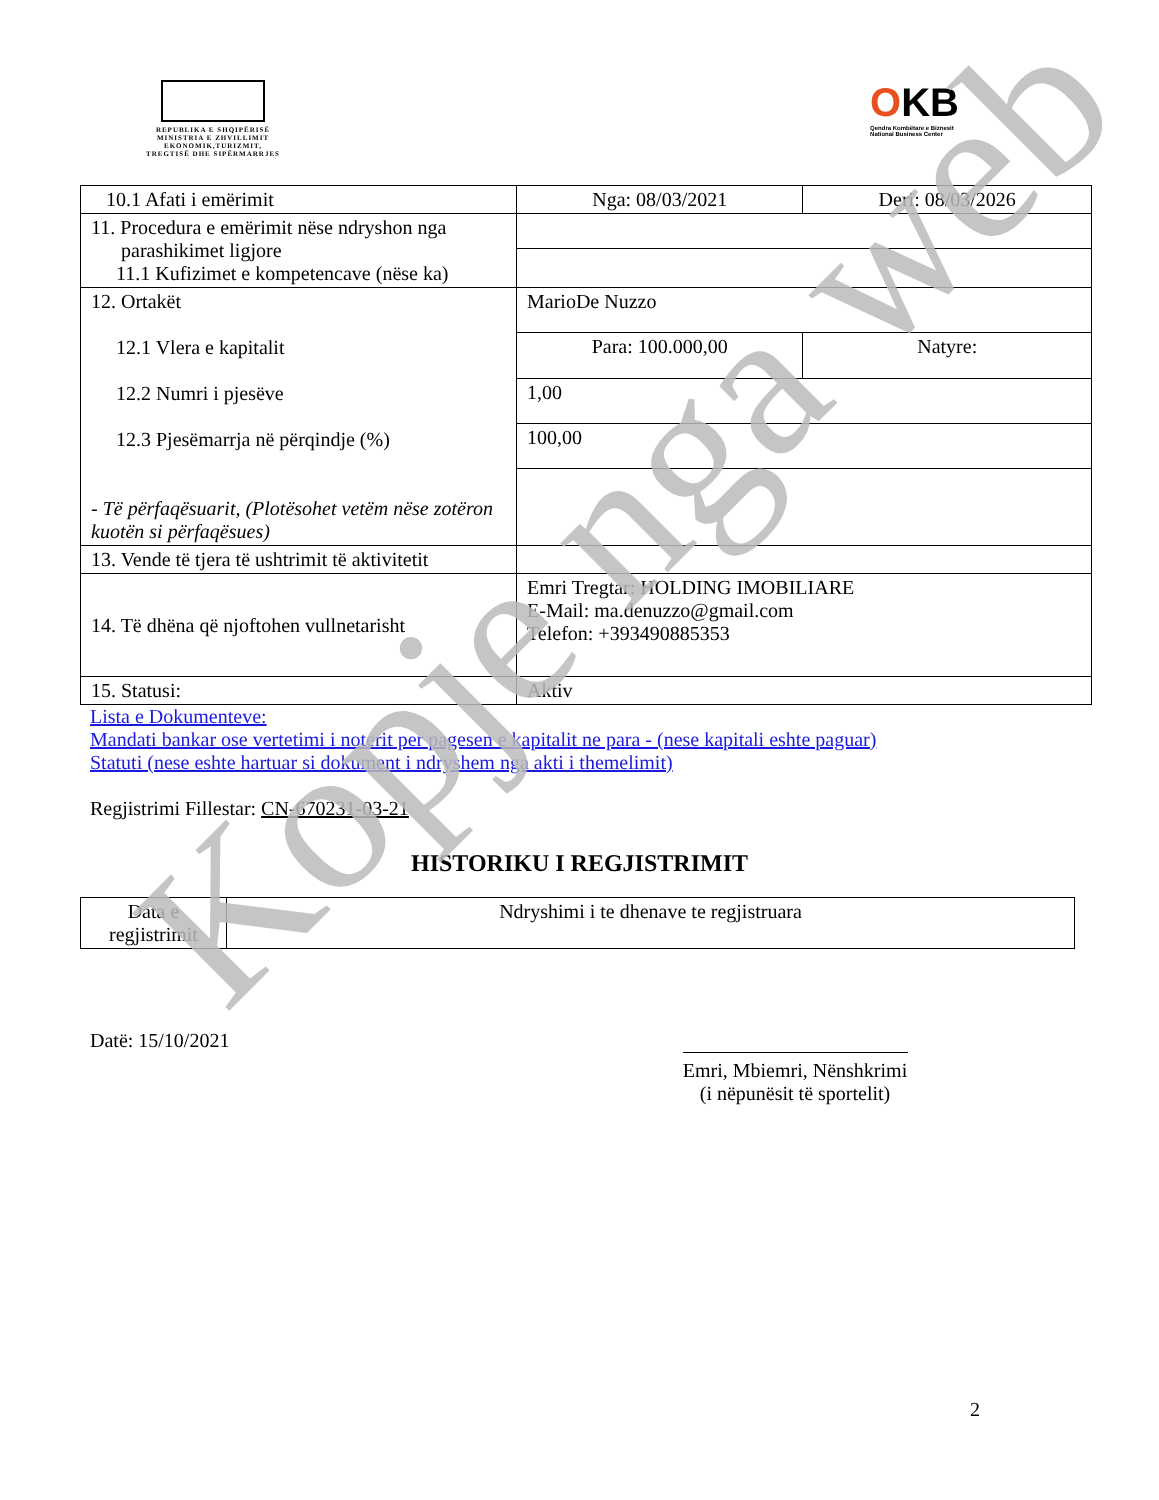REPUBLIKA E SHQIPËRISË
MINISTRIA E ZHVILLIMIT
EKONOMIK,TURIZMIT,
TREGTISË DHE SIPËRMARRJES
OKB
Qendra Kombëtare e Biznesit
National Business Center
| 10.1 Afati i emërimit | Nga: 08/03/2021 | Deri: 08/03/2026 |
| 11. Procedura e emërimit nëse ndryshon nga parashikimet ligjore 11.1 Kufizimet e kompetencave (nëse ka) | | |
| 12. Ortakët 12.1 Vlera e kapitalit 12.2 Numri i pjesëve 12.3 Pjesëmarrja në përqindje (%) - Të përfaqësuarit, (Plotësohet vetëm nëse zotëron kuotën si përfaqësues) | MarioDe Nuzzo | |
| | Para: 100.000,00 | Natyre: |
| | 1,00 | |
| | 100,00 | |
| 13. Vende të tjera të ushtrimit të aktivitetit | | |
| 14. Të dhëna që njoftohen vullnetarisht | Emri Tregtar: HOLDING IMOBILIARE E-Mail: ma.denuzzo@gmail.com Telefon: +393490885353 | |
| 15. Statusi: | Aktiv | |
Lista e Dokumenteve:
Mandati bankar ose vertetimi i noterit per pagesen e kapitalit ne para - (nese kapitali eshte paguar)
Statuti (nese eshte hartuar si dokument i ndryshem nga akti i themelimit)
Regjistrimi Fillestar: CN-670231-03-21
HISTORIKU I REGJISTRIMIT
| Data e regjistrimit | Ndryshimi i te dhenave te regjistruara |
Datë: 15/10/2021
Emri, Mbiemri, Nënshkrimi
(i nëpunësit të sportelit)
2
Kopje nga web